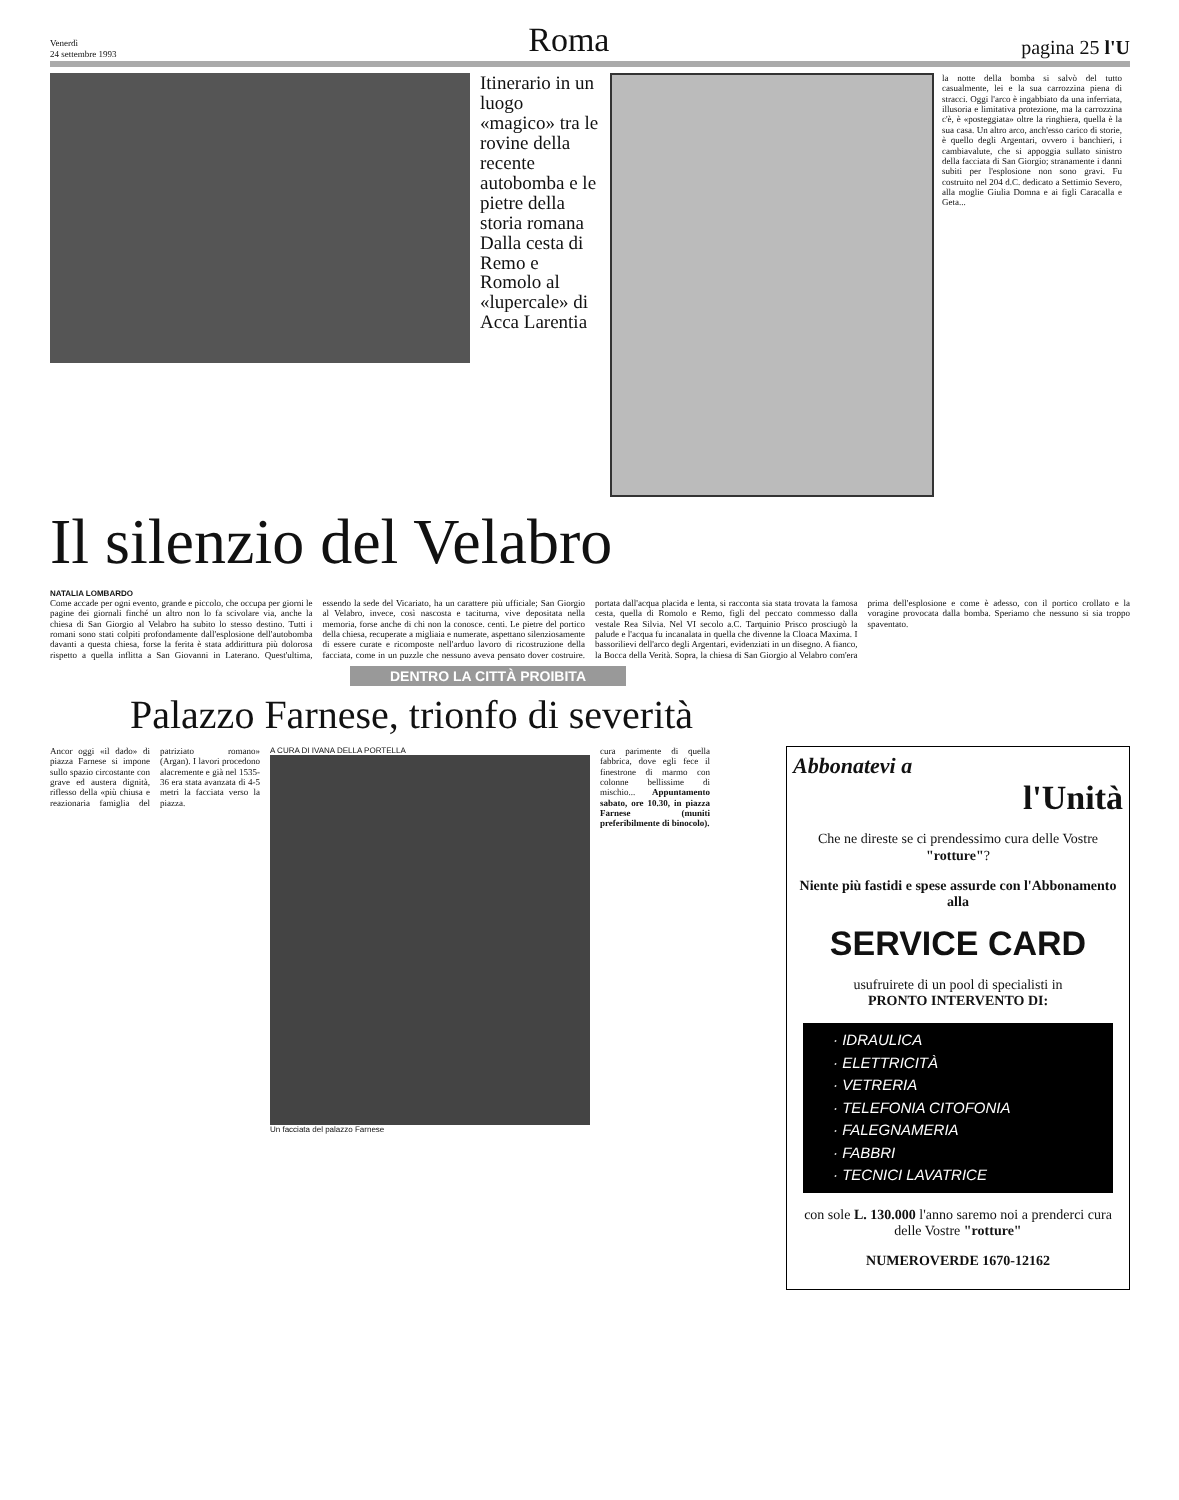Venerdì
24 settembre 1993
Roma
pagina 25 l'U
Itinerario in un luogo «magico» tra le rovine della recente autobomba e le pietre della storia romana Dalla cesta di Remo e Romolo al «lupercale» di Acca Larentia
la notte della bomba si salvò del tutto casualmente, lei e la sua carrozzina piena di stracci. Oggi l'arco è ingabbiato da una inferriata, illusoria e limitativa protezione, ma la carrozzina c'è, è «posteggiata» oltre la ringhiera, quella è la sua casa. Un altro arco, anch'esso carico di storie, è quello degli Argentari, ovvero i banchieri, i cambiavalute, che si appoggia sullato sinistro della facciata di San Giorgio; stranamente i danni subiti per l'esplosione non sono gravi. Fu costruito nel 204 d.C. dedicato a Settimio Severo, alla moglie Giulia Domna e ai figli Caracalla e Geta...
Il silenzio del Velabro
NATALIA LOMBARDO
Come accade per ogni evento, grande e piccolo, che occupa per giorni le pagine dei giornali finché un altro non lo fa scivolare via, anche la chiesa di San Giorgio al Velabro ha subito lo stesso destino. Tutti i romani sono stati colpiti profondamente dall'esplosione dell'autobomba davanti a questa chiesa, forse la ferita è stata addirittura più dolorosa rispetto a quella inflitta a San Giovanni in Laterano. Quest'ultima, essendo la sede del Vicariato, ha un carattere più ufficiale; San Giorgio al Velabro, invece, così nascosta e taciturna, vive depositata nella memoria, forse anche di chi non la conosce. centi. Le pietre del portico della chiesa, recuperate a migliaia e numerate, aspettano silenziosamente di essere curate e ricomposte nell'arduo lavoro di ricostruzione della facciata, come in un puzzle che nessuno aveva pensato dover costruire. portata dall'acqua placida e lenta, si racconta sia stata trovata la famosa cesta, quella di Romolo e Remo, figli del peccato commesso dalla vestale Rea Silvia. Nel VI secolo a.C. Tarquinio Prisco prosciugò la palude e l'acqua fu incanalata in quella che divenne la Cloaca Maxima. I bassorilievi dell'arco degli Argentari, evidenziati in un disegno. A fianco, la Bocca della Verità. Sopra, la chiesa di San Giorgio al Velabro com'era prima dell'esplosione e come è adesso, con il portico crollato e la voragine provocata dalla bomba. Speriamo che nessuno si sia troppo spaventato.
DENTRO LA CITTÀ PROIBITA
Palazzo Farnese, trionfo di severità
Ancor oggi «il dado» di piazza Farnese si impone sullo spazio circostante con grave ed austera dignità, riflesso della «più chiusa e reazionaria famiglia del patriziato romano» (Argan). I lavori procedono alacremente e già nel 1535-36 era stata avanzata di 4-5 metri la facciata verso la piazza.
A CURA DI IVANA DELLA PORTELLA
Un facciata del palazzo Farnese
cura parimente di quella fabbrica, dove egli fece il finestrone di marmo con colonne bellissime di mischio... Appuntamento sabato, ore 10.30, in piazza Farnese (muniti preferibilmente di binocolo).
Abbonatevi a
l'Unità
Che ne direste se ci prendessimo cura delle Vostre "rotture"?
Niente più fastidi e spese assurde con l'Abbonamento alla
SERVICE CARD
usufruirete di un pool di specialisti in
PRONTO INTERVENTO DI:
· IDRAULICA
· ELETTRICITÀ
· VETRERIA
· TELEFONIA CITOFONIA
· FALEGNAMERIA
· FABBRI
· TECNICI LAVATRICE
con sole L. 130.000 l'anno saremo noi a prenderci cura delle Vostre "rotture"
NUMEROVERDE 1670-12162